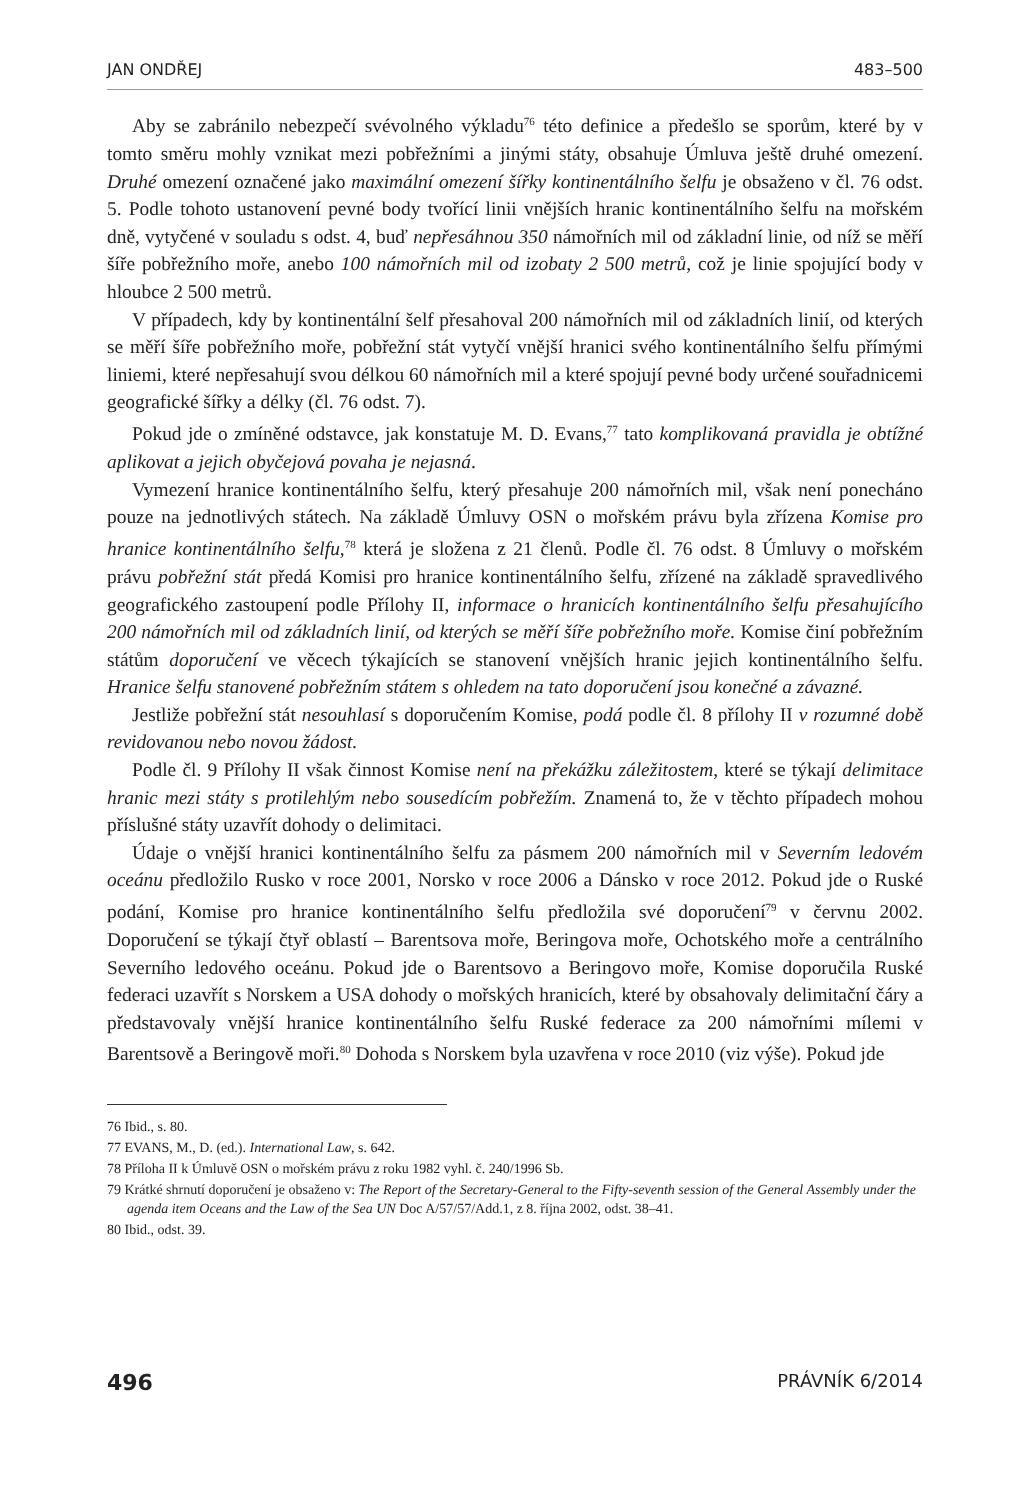JAN ONDŘEJ 483–500
Aby se zabránilo nebezpečí svévolného výkladu<sup>76</sup> této definice a předešlo se sporům, které by v tomto směru mohly vznikat mezi pobřežními a jinými státy, obsahuje Úmluva ještě druhé omezení. Druhé omezení označené jako maximální omezení šířky kontinentálního šelfu je obsaženo v čl. 76 odst. 5. Podle tohoto ustanovení pevné body tvořící linii vnějších hranic kontinentálního šelfu na mořském dně, vytyčené v souladu s odst. 4, buď nepřesáhnou 350 námořních mil od základní linie, od níž se měří šíře pobřežního moře, anebo 100 námořních mil od izobaty 2 500 metrů, což je linie spojující body v hloubce 2 500 metrů.
V případech, kdy by kontinentální šelf přesahoval 200 námořních mil od základních linií, od kterých se měří šíře pobřežního moře, pobřežní stát vytyčí vnější hranici svého kontinentálního šelfu přímými liniemi, které nepřesahují svou délkou 60 námořních mil a které spojují pevné body určené souřadnicemi geografické šířky a délky (čl. 76 odst. 7).
Pokud jde o zmíněné odstavce, jak konstatuje M. D. Evans,<sup>77</sup> tato komplikovaná pravidla je obtížné aplikovat a jejich obyčejová povaha je nejasná.
Vymezení hranice kontinentálního šelfu, který přesahuje 200 námořních mil, však není ponecháno pouze na jednotlivých státech. Na základě Úmluvy OSN o mořském právu byla zřízena Komise pro hranice kontinentálního šelfu,<sup>78</sup> která je složena z 21 členů. Podle čl. 76 odst. 8 Úmluvy o mořském právu pobřežní stát předá Komisi pro hranice kontinentálního šelfu, zřízené na základě spravedlivého geografického zastoupení podle Přílohy II, informace o hranicích kontinentálního šelfu přesahujícího 200 námořních mil od základních linií, od kterých se měří šíře pobřežního moře. Komise činí pobřežním státům doporučení ve věcech týkajících se stanovení vnějších hranic jejich kontinentálního šelfu. Hranice šelfu stanovené pobřežním státem s ohledem na tato doporučení jsou konečné a závazné.
Jestliže pobřežní stát nesouhlasí s doporučením Komise, podá podle čl. 8 přílohy II v rozumné době revidovanou nebo novou žádost.
Podle čl. 9 Přílohy II však činnost Komise není na překážku záležitostem, které se týkají delimitace hranic mezi státy s protilehlým nebo sousedícím pobřežím. Znamená to, že v těchto případech mohou příslušné státy uzavřít dohody o delimitaci.
Údaje o vnější hranici kontinentálního šelfu za pásmem 200 námořních mil v Severním ledovém oceánu předložilo Rusko v roce 2001, Norsko v roce 2006 a Dánsko v roce 2012. Pokud jde o Ruské podání, Komise pro hranice kontinentálního šelfu předložila své doporučení<sup>79</sup> v červnu 2002. Doporučení se týkají čtyř oblastí – Barentsova moře, Beringova moře, Ochotského moře a centrálního Severního ledového oceánu. Pokud jde o Barentsovo a Beringovo moře, Komise doporučila Ruské federaci uzavřít s Norskem a USA dohody o mořských hranicích, které by obsahovaly delimitační čáry a představovaly vnější hranice kontinentálního šelfu Ruské federace za 200 námořními mílemi v Barentsově a Beringově moři.<sup>80</sup> Dohoda s Norskem byla uzavřena v roce 2010 (viz výše). Pokud jde
76 Ibid., s. 80.
77 EVANS, M., D. (ed.). International Law, s. 642.
78 Příloha II k Úmluvě OSN o mořském právu z roku 1982 vyhl. č. 240/1996 Sb.
79 Krátké shrnutí doporučení je obsaženo v: The Report of the Secretary-General to the Fifty-seventh session of the General Assembly under the agenda item Oceans and the Law of the Sea UN Doc A/57/57/Add.1, z 8. října 2002, odst. 38–41.
80 Ibid., odst. 39.
496 PRÁVNÍK 6/2014